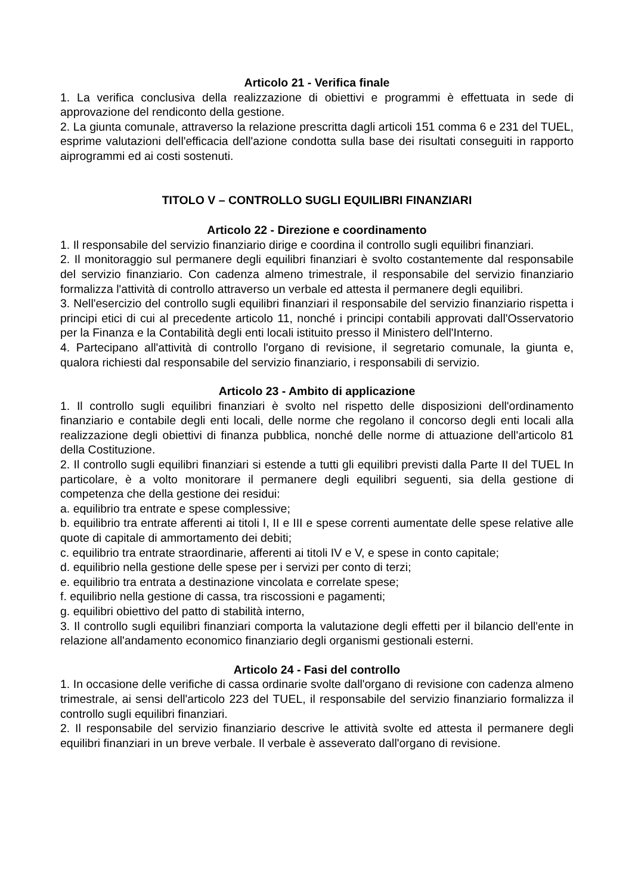Articolo 21 - Verifica finale
1. La verifica conclusiva della realizzazione di obiettivi e programmi è effettuata in sede di approvazione del rendiconto della gestione.
2. La giunta comunale, attraverso la relazione prescritta dagli articoli 151 comma 6 e 231 del TUEL, esprime valutazioni dell'efficacia dell'azione condotta sulla base dei risultati conseguiti in rapporto aiprogrammi ed ai costi sostenuti.
TITOLO V – CONTROLLO SUGLI EQUILIBRI FINANZIARI
Articolo 22 - Direzione e coordinamento
1. Il responsabile del servizio finanziario dirige e coordina il controllo sugli equilibri finanziari.
2. Il monitoraggio sul permanere degli equilibri finanziari è svolto costantemente dal responsabile del servizio finanziario. Con cadenza almeno trimestrale, il responsabile del servizio finanziario formalizza l'attività di controllo attraverso un verbale ed attesta il permanere degli equilibri.
3. Nell'esercizio del controllo sugli equilibri finanziari il responsabile del servizio finanziario rispetta i principi etici di cui al precedente articolo 11, nonché i principi contabili approvati dall'Osservatorio per la Finanza e la Contabilità degli enti locali istituito presso il Ministero dell'Interno.
4. Partecipano all'attività di controllo l'organo di revisione, il segretario comunale, la giunta e, qualora richiesti dal responsabile del servizio finanziario, i responsabili di servizio.
Articolo 23 - Ambito di applicazione
1. Il controllo sugli equilibri finanziari è svolto nel rispetto delle disposizioni dell'ordinamento finanziario e contabile degli enti locali, delle norme che regolano il concorso degli enti locali alla realizzazione degli obiettivi di finanza pubblica, nonché delle norme di attuazione dell'articolo 81 della Costituzione.
2. Il controllo sugli equilibri finanziari si estende a tutti gli equilibri previsti dalla Parte II del TUEL In particolare, è a volto monitorare il permanere degli equilibri seguenti, sia della gestione di competenza che della gestione dei residui:
a. equilibrio tra entrate e spese complessive;
b. equilibrio tra entrate afferenti ai titoli I, II e III e spese correnti aumentate delle spese relative alle quote di capitale di ammortamento dei debiti;
c. equilibrio tra entrate straordinarie, afferenti ai titoli IV e V, e spese in conto capitale;
d. equilibrio nella gestione delle spese per i servizi per conto di terzi;
e. equilibrio tra entrata a destinazione vincolata e correlate spese;
f. equilibrio nella gestione di cassa, tra riscossioni e pagamenti;
g. equilibri obiettivo del patto di stabilità interno,
3. Il controllo sugli equilibri finanziari comporta la valutazione degli effetti per il bilancio dell'ente in relazione all'andamento economico finanziario degli organismi gestionali esterni.
Articolo 24 - Fasi del controllo
1. In occasione delle verifiche di cassa ordinarie svolte dall'organo di revisione con cadenza almeno trimestrale, ai sensi dell'articolo 223 del TUEL, il responsabile del servizio finanziario formalizza il controllo sugli equilibri finanziari.
2. Il responsabile del servizio finanziario descrive le attività svolte ed attesta il permanere degli equilibri finanziari in un breve verbale. Il verbale è asseverato dall'organo di revisione.